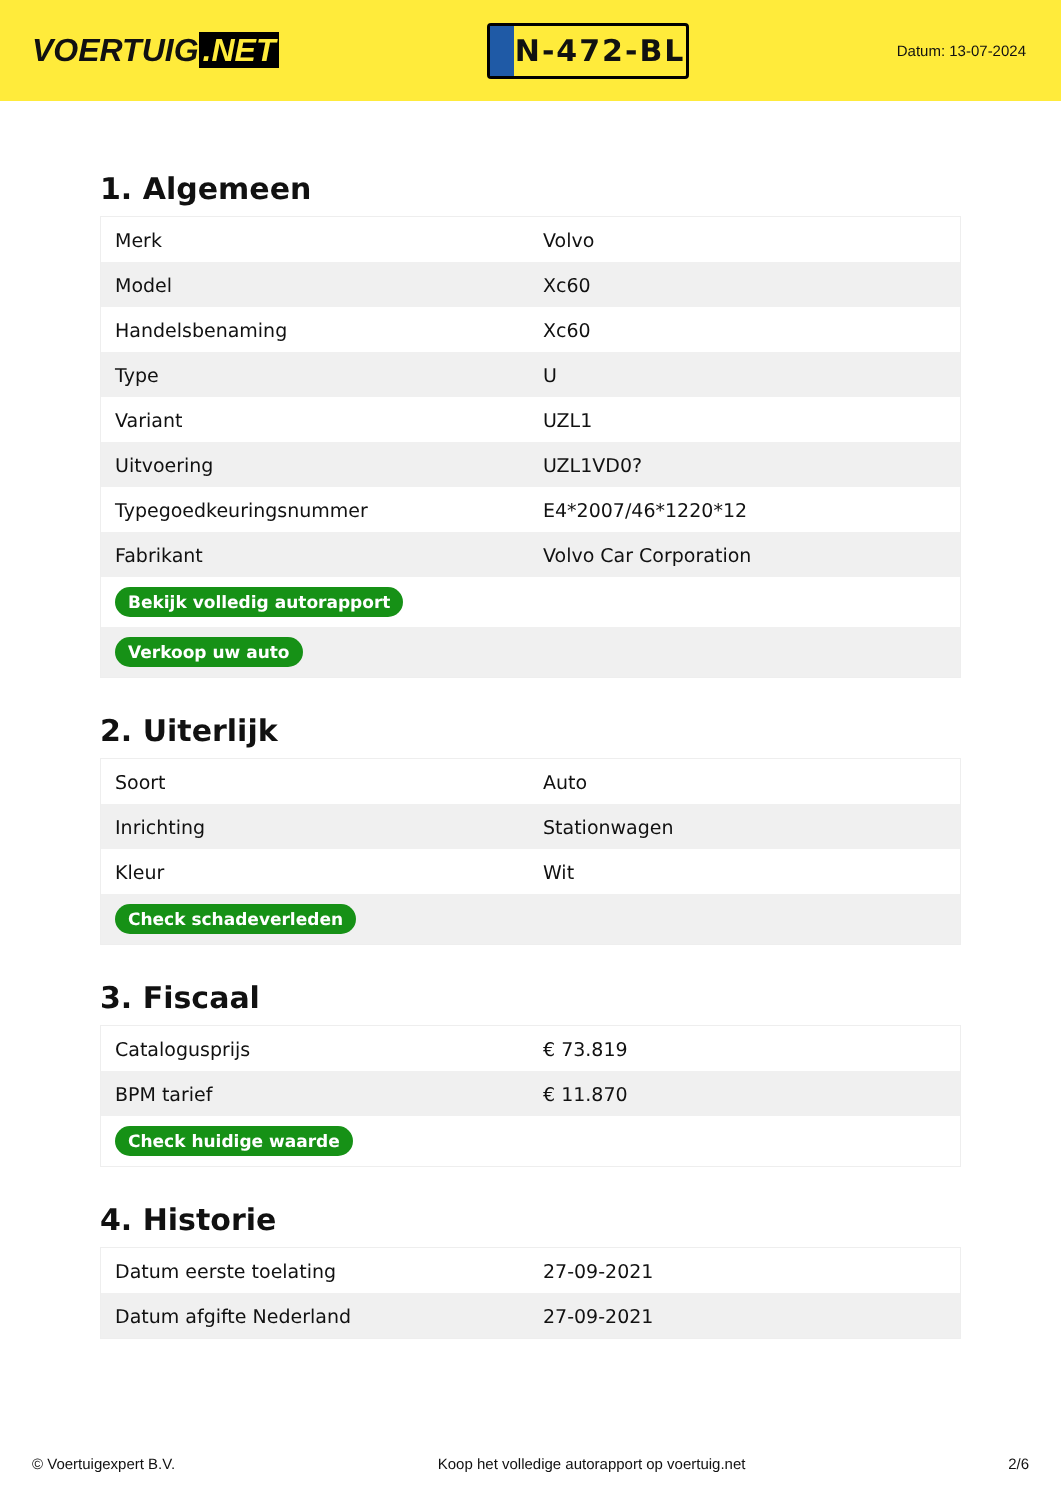VOERTUIG.NET
N-472-BL
Datum: 13-07-2024
1. Algemeen
| Merk | Volvo |
| Model | Xc60 |
| Handelsbenaming | Xc60 |
| Type | U |
| Variant | UZL1 |
| Uitvoering | UZL1VD0? |
| Typegoedkeuringsnummer | E4*2007/46*1220*12 |
| Fabrikant | Volvo Car Corporation |
| Bekijk volledig autorapport | |
| Verkoop uw auto | |
2. Uiterlijk
| Soort | Auto |
| Inrichting | Stationwagen |
| Kleur | Wit |
| Check schadeverleden | |
3. Fiscaal
| Catalogusprijs | € 73.819 |
| BPM tarief | € 11.870 |
| Check huidige waarde | |
4. Historie
| Datum eerste toelating | 27-09-2021 |
| Datum afgifte Nederland | 27-09-2021 |
© Voertuigexpert B.V. Koop het volledige autorapport op voertuig.net 2/6